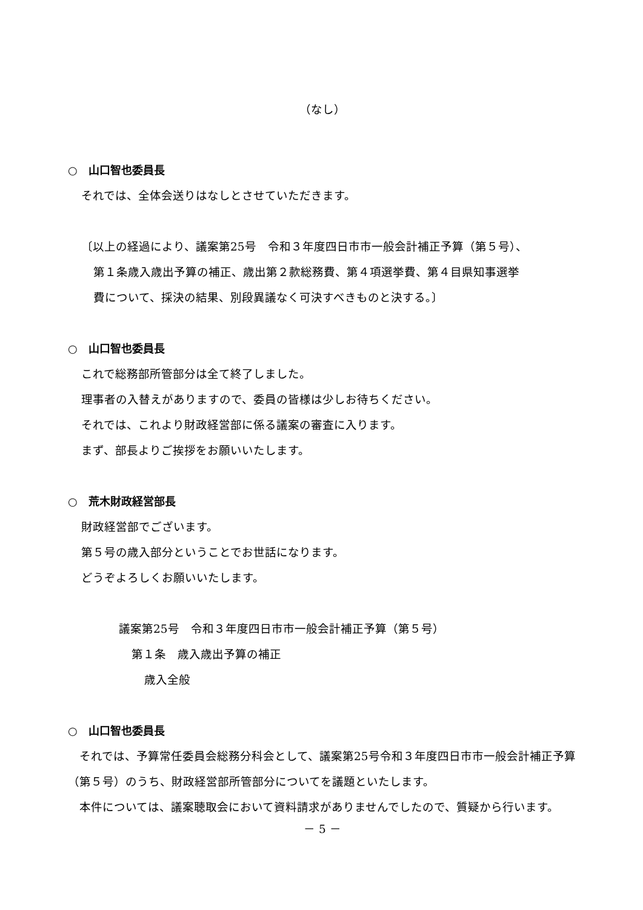（なし）
○　山口智也委員長
それでは、全体会送りはなしとさせていただきます。
〔以上の経過により、議案第25号　令和３年度四日市市一般会計補正予算（第５号）、
第１条歳入歳出予算の補正、歳出第２款総務費、第４項選挙費、第４目県知事選挙
費について、採決の結果、別段異議なく可決すべきものと決する。〕
○　山口智也委員長
これで総務部所管部分は全て終了しました。
理事者の入替えがありますので、委員の皆様は少しお待ちください。
それでは、これより財政経営部に係る議案の審査に入ります。
まず、部長よりご挨拶をお願いいたします。
○　荒木財政経営部長
財政経営部でございます。
第５号の歳入部分ということでお世話になります。
どうぞよろしくお願いいたします。
議案第25号　令和３年度四日市市一般会計補正予算（第５号）
第１条　歳入歳出予算の補正
歳入全般
○　山口智也委員長
　それでは、予算常任委員会総務分科会として、議案第25号令和３年度四日市市一般会計補正予算（第５号）のうち、財政経営部所管部分についてを議題といたします。
　本件については、議案聴取会において資料請求がありませんでしたので、質疑から行います。
－ 5 －